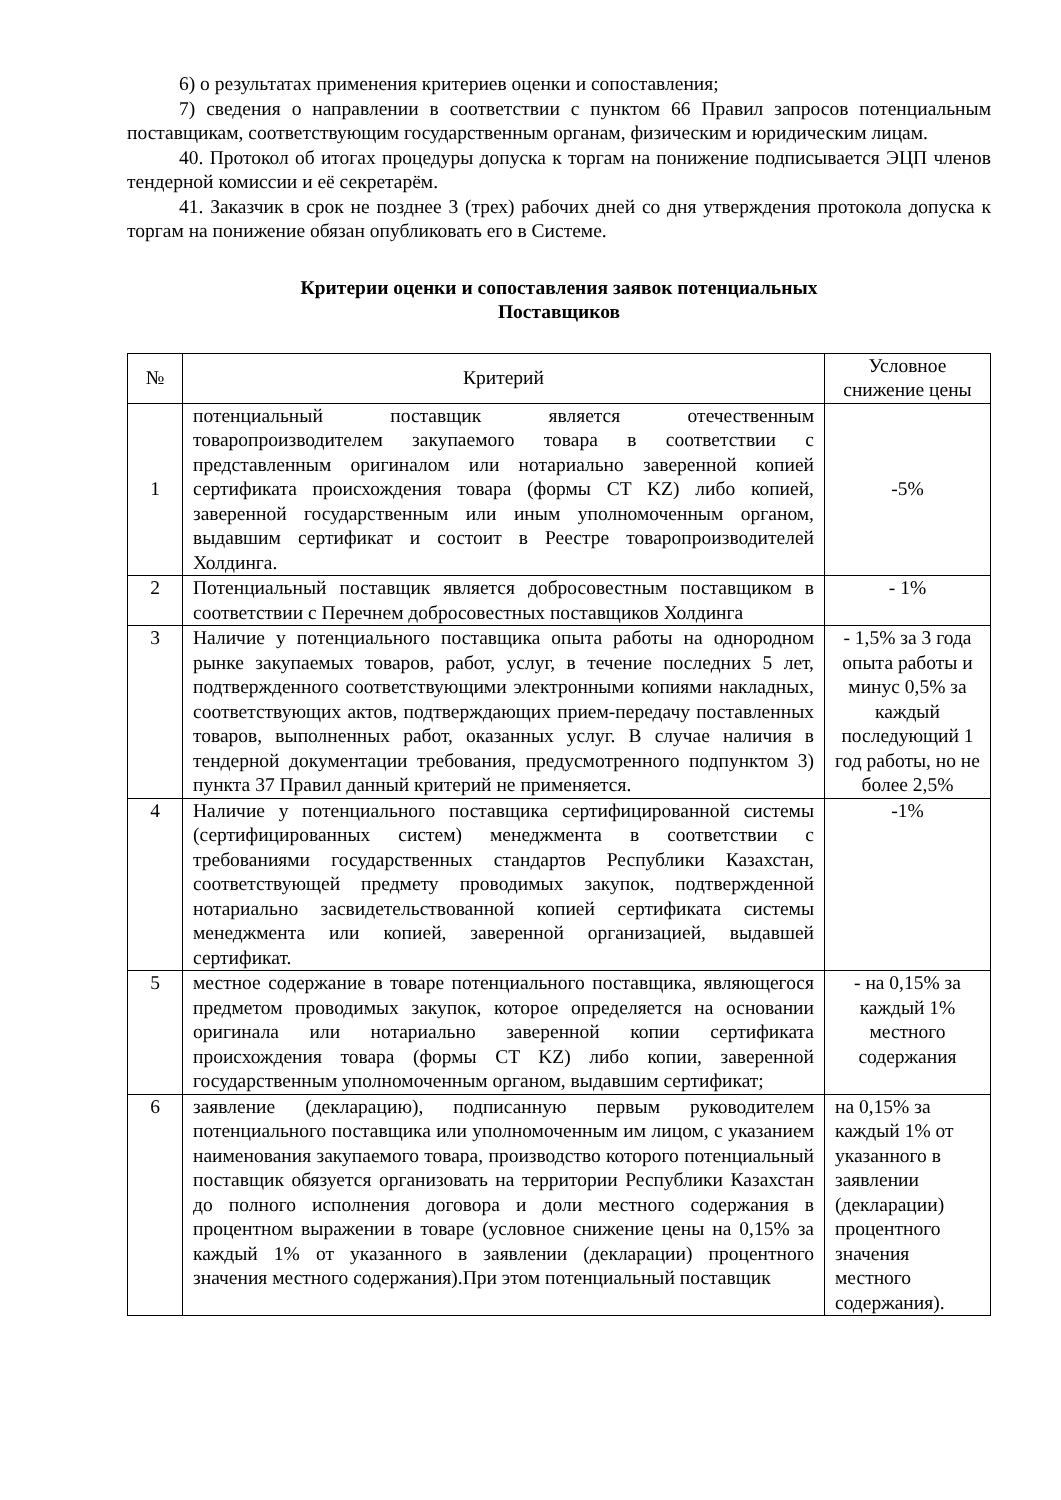6) о результатах применения критериев оценки и сопоставления;
7) сведения о направлении в соответствии с пунктом 66 Правил запросов потенциальным поставщикам, соответствующим государственным органам, физическим и юридическим лицам.
40. Протокол об итогах процедуры допуска к торгам на понижение подписывается ЭЦП членов тендерной комиссии и её секретарём.
41. Заказчик в срок не позднее 3 (трех) рабочих дней со дня утверждения протокола допуска к торгам на понижение обязан опубликовать его в Системе.
Критерии оценки и сопоставления заявок потенциальных
Поставщиков
| № | Критерий | Условное снижение цены |
| --- | --- | --- |
| 1 | потенциальный поставщик является отечественным товаропроизводителем закупаемого товара в соответствии с представленным оригиналом или нотариально заверенной копией сертификата происхождения товара (формы CT KZ) либо копией, заверенной государственным или иным уполномоченным органом, выдавшим сертификат и состоит в Реестре товаропроизводителей Холдинга. | -5% |
| 2 | Потенциальный поставщик является добросовестным поставщиком в соответствии с Перечнем добросовестных поставщиков Холдинга | - 1% |
| 3 | Наличие у потенциального поставщика опыта работы на однородном рынке закупаемых товаров, работ, услуг, в течение последних 5 лет, подтвержденного соответствующими электронными копиями накладных, соответствующих актов, подтверждающих прием-передачу поставленных товаров, выполненных работ, оказанных услуг. В случае наличия в тендерной документации требования, предусмотренного подпунктом 3) пункта 37 Правил данный критерий не применяется. | - 1,5% за 3 года опыта работы и минус 0,5% за каждый последующий 1 год работы, но не более 2,5% |
| 4 | Наличие у потенциального поставщика сертифицированной системы (сертифицированных систем) менеджмента в соответствии с требованиями государственных стандартов Республики Казахстан, соответствующей предмету проводимых закупок, подтвержденной нотариально засвидетельствованной копией сертификата системы менеджмента или копией, заверенной организацией, выдавшей сертификат. | -1% |
| 5 | местное содержание в товаре потенциального поставщика, являющегося предметом проводимых закупок, которое определяется на основании оригинала или нотариально заверенной копии сертификата происхождения товара (формы CT KZ) либо копии, заверенной государственным уполномоченным органом, выдавшим сертификат; | - на 0,15% за каждый 1% местного содержания |
| 6 | заявление (декларацию), подписанную первым руководителем потенциального поставщика или уполномоченным им лицом, с указанием наименования закупаемого товара, производство которого потенциальный поставщик обязуется организовать на территории Республики Казахстан до полного исполнения договора и доли местного содержания в процентном выражении в товаре (условное снижение цены на 0,15% за каждый 1% от указанного в заявлении (декларации) процентного значения местного содержания).При этом потенциальный поставщик | на 0,15% за каждый 1% от указанного в заявлении (декларации) процентного значения местного содержания). |